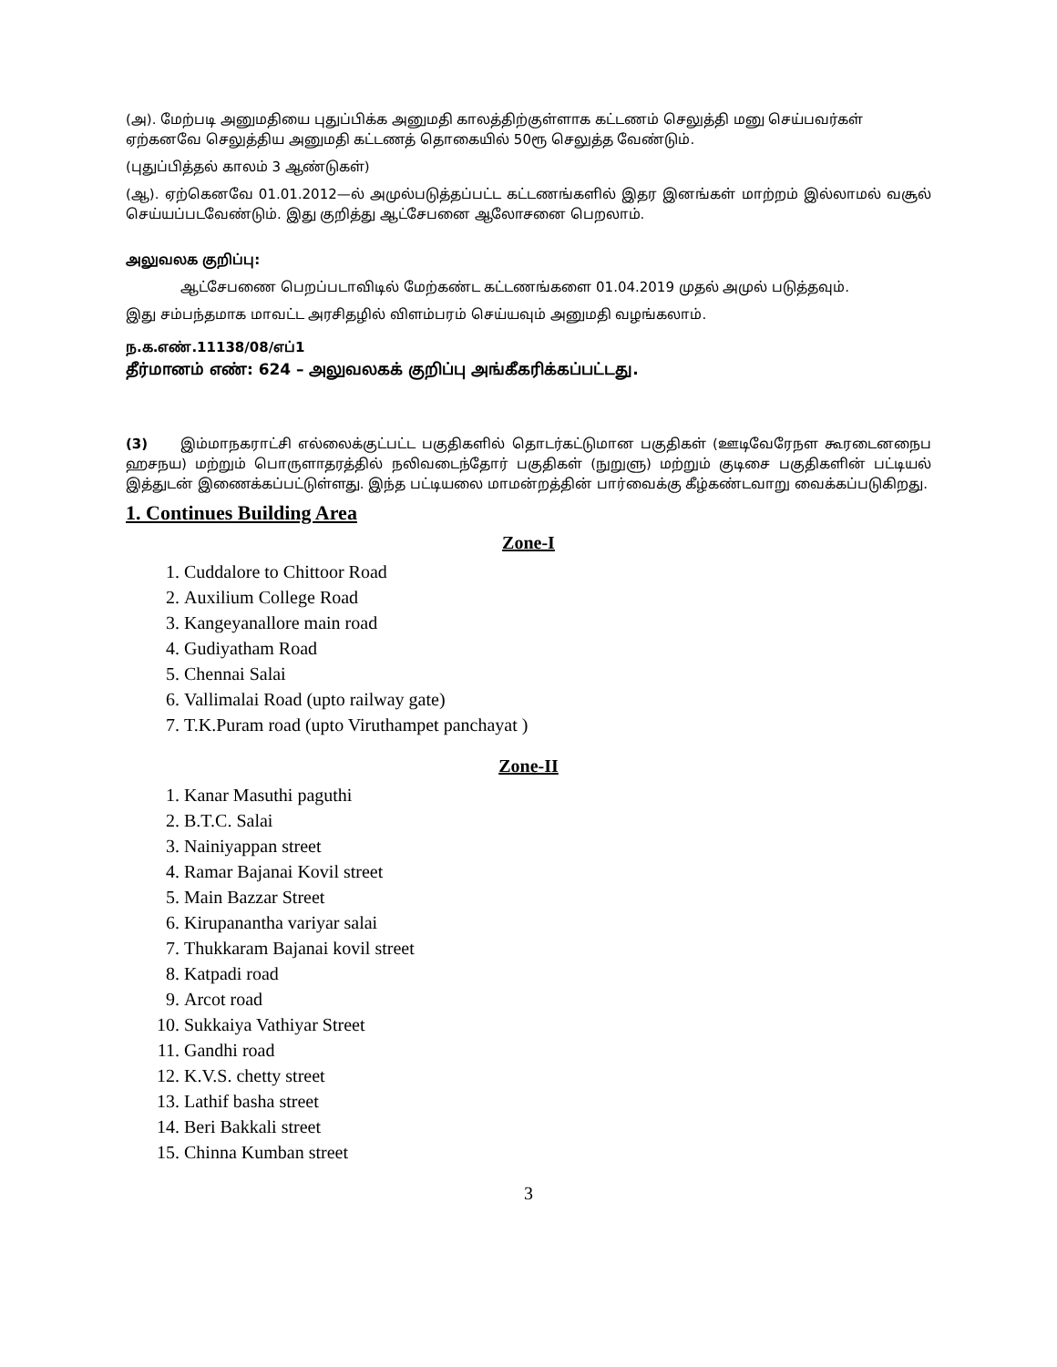(அ). மேற்படி அனுமதியை புதுப்பிக்க அனுமதி காலத்திற்குள்ளாக கட்டணம் செலுத்தி மனு செய்பவர்கள் ஏற்கனவே செலுத்திய அனுமதி கட்டணத் தொகையில் 50ரூ செலுத்த வேண்டும்.
(புதுப்பித்தல் காலம் 3 ஆண்டுகள்)
(ஆ). ஏற்கெனவே 01.01.2012—ல் அமுல்படுத்தப்பட்ட கட்டணங்களில் இதர இனங்கள் மாற்றம் இல்லாமல் வசூல் செய்யப்படவேண்டும். இது குறித்து ஆட்சேபனை ஆலோசனை பெறலாம்.
அலுவலக குறிப்பு:
ஆட்சேபணை பெறப்படாவிடில் மேற்கண்ட கட்டணங்களை 01.04.2019 முதல் அமுல் படுத்தவும்.
இது சம்பந்தமாக மாவட்ட அரசிதழில் விளம்பரம் செய்யவும் அனுமதி வழங்கலாம்.
ந.க.எண்.11138/08/எப்1
தீர்மானம் எண்: 624 – அலுவலகக் குறிப்பு அங்கீகரிக்கப்பட்டது.
(3) இம்மாநகராட்சி எல்லைக்குட்பட்ட பகுதிகளில் தொடர்கட்டுமான பகுதிகள் (ஊடிவேரேநள கூரடைனநைப ஹசநய) மற்றும் பொருளாதரத்தில் நலிவடைந்தோர் பகுதிகள் (நுறுளு) மற்றும் குடிசை பகுதிகளின் பட்டியல் இத்துடன் இணைக்கப்பட்டுள்ளது. இந்த பட்டியலை மாமன்றத்தின் பார்வைக்கு கீழ்கண்டவாறு வைக்கப்படுகிறது.
1. Continues Building Area
Zone-I
1. Cuddalore to Chittoor Road
2. Auxilium College Road
3. Kangeyanallore main road
4. Gudiyatham Road
5. Chennai Salai
6. Vallimalai Road (upto railway gate)
7. T.K.Puram road (upto Viruthampet panchayat )
Zone-II
1. Kanar Masuthi paguthi
2. B.T.C. Salai
3. Nainiyappan street
4. Ramar Bajanai Kovil street
5. Main Bazzar Street
6. Kirupanantha variyar salai
7. Thukkaram Bajanai kovil street
8. Katpadi road
9. Arcot road
10. Sukkaiya Vathiyar Street
11. Gandhi road
12. K.V.S. chetty street
13. Lathif basha street
14. Beri Bakkali street
15. Chinna Kumban street
3